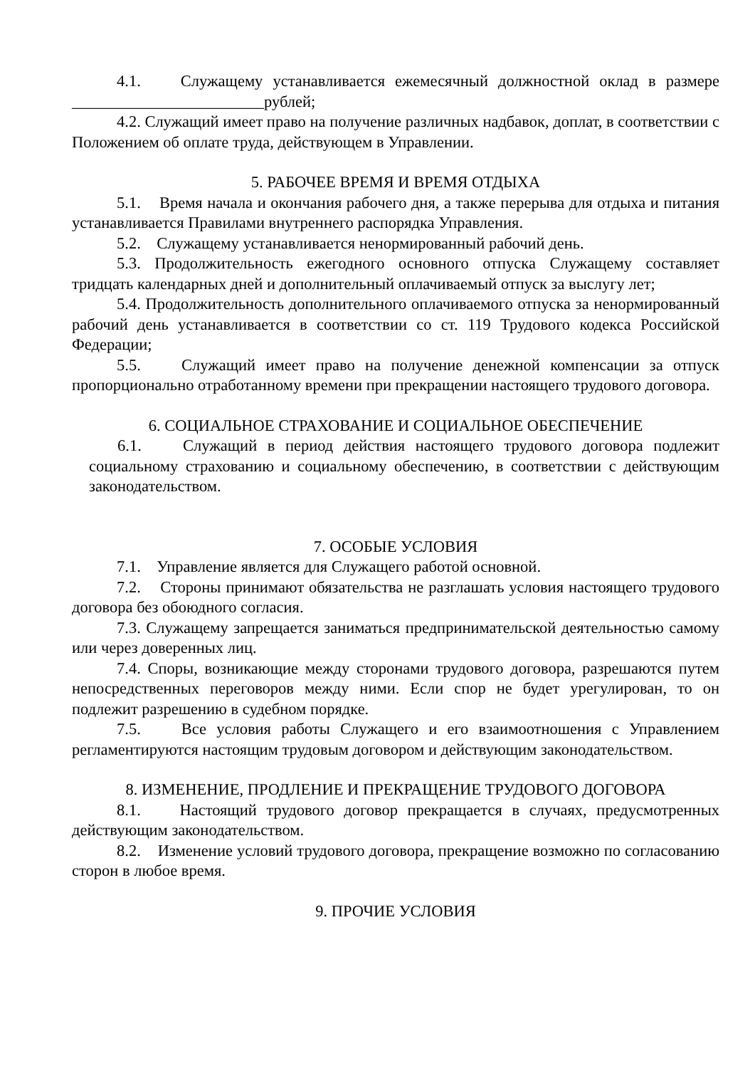4.1. Служащему устанавливается ежемесячный должностной оклад в размере ________________________рублей;
4.2. Служащий имеет право на получение различных надбавок, доплат, в соответствии с Положением об оплате труда, действующем в Управлении.
5. РАБОЧЕЕ ВРЕМЯ И ВРЕМЯ ОТДЫХА
5.1. Время начала и окончания рабочего дня, а также перерыва для отдыха и питания устанавливается Правилами внутреннего распорядка Управления.
5.2. Служащему устанавливается ненормированный рабочий день.
5.3. Продолжительность ежегодного основного отпуска Служащему составляет тридцать календарных дней и дополнительный оплачиваемый отпуск за выслугу лет;
5.4. Продолжительность дополнительного оплачиваемого отпуска за ненормированный рабочий день устанавливается в соответствии со ст. 119 Трудового кодекса Российской Федерации;
5.5. Служащий имеет право на получение денежной компенсации за отпуск пропорционально отработанному времени при прекращении настоящего трудового договора.
6. СОЦИАЛЬНОЕ СТРАХОВАНИЕ И СОЦИАЛЬНОЕ ОБЕСПЕЧЕНИЕ
6.1. Служащий в период действия настоящего трудового договора подлежит социальному страхованию и социальному обеспечению, в соответствии с действующим законодательством.
7. ОСОБЫЕ УСЛОВИЯ
7.1. Управление является для Служащего работой основной.
7.2. Стороны принимают обязательства не разглашать условия настоящего трудового договора без обоюдного согласия.
7.3. Служащему запрещается заниматься предпринимательской деятельностью самому или через доверенных лиц.
7.4. Споры, возникающие между сторонами трудового договора, разрешаются путем непосредственных переговоров между ними. Если спор не будет урегулирован, то он подлежит разрешению в судебном порядке.
7.5. Все условия работы Служащего и его взаимоотношения с Управлением регламентируются настоящим трудовым договором и действующим законодательством.
8. ИЗМЕНЕНИЕ, ПРОДЛЕНИЕ И ПРЕКРАЩЕНИЕ ТРУДОВОГО ДОГОВОРА
8.1. Настоящий трудового договор прекращается в случаях, предусмотренных действующим законодательством.
8.2. Изменение условий трудового договора, прекращение возможно по согласованию сторон в любое время.
9. ПРОЧИЕ УСЛОВИЯ